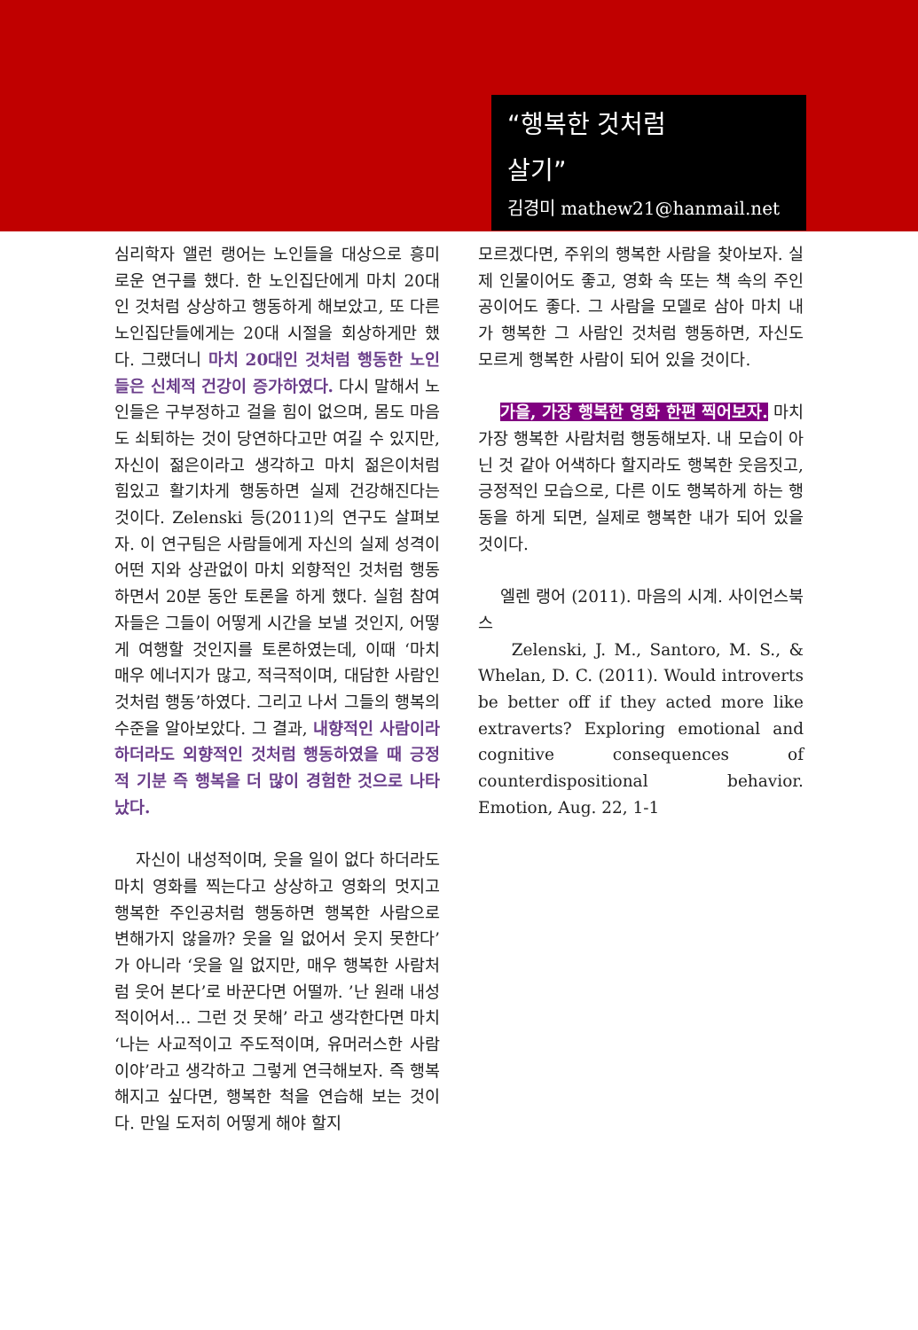“행복한 것처럼
살기”
김경미 mathew21@hanmail.net
심리학자 앨런 랭어는 노인들을 대상으로 흥미로운 연구를 했다. 한 노인집단에게 마치 20대인 것처럼 상상하고 행동하게 해보았고, 또 다른 노인집단들에게는 20대 시절을 회상하게만 했다. 그랬더니 마치 20대인 것처럼 행동한 노인들은 신체적 건강이 증가하였다. 다시 말해서 노인들은 구부정하고 걸을 힘이 없으며, 몸도 마음도 쇠퇴하는 것이 당연하다고만 여길 수 있지만, 자신이 젊은이라고 생각하고 마치 젊은이처럼 힘있고 활기차게 행동하면 실제 건강해진다는 것이다. Zelenski 등(2011)의 연구도 살펴보자. 이 연구팀은 사람들에게 자신의 실제 성격이 어떤 지와 상관없이 마치 외향적인 것처럼 행동하면서 20분 동안 토론을 하게 했다. 실험 참여자들은 그들이 어떻게 시간을 보낼 것인지, 어떻게 여행할 것인지를 토론하였는데, 이때 ‘마치 매우 에너지가 많고, 적극적이며, 대담한 사람인 것처럼 행동’하였다. 그리고 나서 그들의 행복의 수준을 알아보았다. 그 결과, 내향적인 사람이라 하더라도 외향적인 것처럼 행동하였을 때 긍정적 기분 즉 행복을 더 많이 경험한 것으로 나타났다.
자신이 내성적이며, 웃을 일이 없다 하더라도 마치 영화를 찍는다고 상상하고 영화의 멋지고 행복한 주인공처럼 행동하면 행복한 사람으로 변해가지 않을까? 웃을 일 없어서 웃지 못한다’가 아니라 ‘웃을 일 없지만, 매우 행복한 사람처럼 웃어 본다’로 바꾼다면 어떨까. ’난 원래 내성적이어서… 그런 것 못해’ 라고 생각한다면 마치 ‘나는 사교적이고 주도적이며, 유머러스한 사람이야’라고 생각하고 그렇게 연극해보자. 즉 행복해지고 싶다면, 행복한 척을 연습해 보는 것이다. 만일 도저히 어떻게 해야 할지
모르겠다면, 주위의 행복한 사람을 찾아보자. 실제 인물이어도 좋고, 영화 속 또는 책 속의 주인공이어도 좋다. 그 사람을 모델로 삼아 마치 내가 행복한 그 사람인 것처럼 행동하면, 자신도 모르게 행복한 사람이 되어 있을 것이다.
가을, 가장 행복한 영화 한편 찍어보자. 마치 가장 행복한 사람처럼 행동해보자. 내 모습이 아닌 것 같아 어색하다 할지라도 행복한 웃음짓고, 긍정적인 모습으로, 다른 이도 행복하게 하는 행동을 하게 되면, 실제로 행복한 내가 되어 있을 것이다.
엘렌 랭어 (2011). 마음의 시계. 사이언스북스
Zelenski, J. M., Santoro, M. S., & Whelan, D. C. (2011). Would introverts be better off if they acted more like extraverts? Exploring emotional and cognitive consequences of counterdispositional behavior. Emotion, Aug. 22, 1-1